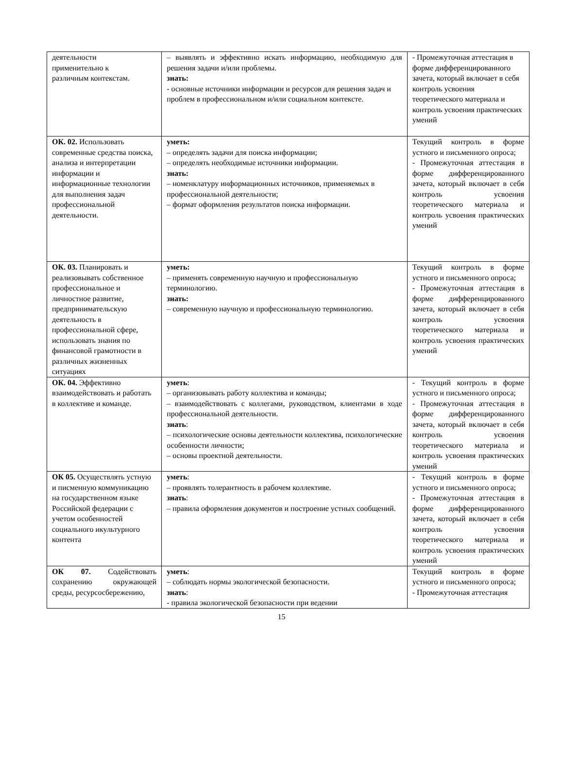| деятельности применительно к различным контекстам. | – выявлять и эффективно искать информацию, необходимую для решения задачи и/или проблемы. знать: - основные источники информации и ресурсов для решения задач и проблем в профессиональном и/или социальном контексте. | - Промежуточная аттестация в форме дифференцированного зачета, который включает в себя контроль усвоения теоретического материала и контроль усвоения практических умений |
| ОК. 02. Использовать современные средства поиска, анализа и интерпретации информации и информационные технологии для выполнения задач профессиональной деятельности. | уметь: – определять задачи для поиска информации; – определять необходимые источники информации. знать: – номенклатуру информационных источников, применяемых в профессиональной деятельности; – формат оформления результатов поиска информации. | Текущий контроль в форме устного и письменного опроса; - Промежуточная аттестация в форме дифференцированного зачета, который включает в себя контроль усвоения теоретического материала и контроль усвоения практических умений |
| ОК. 03. Планировать и реализовывать собственное профессиональное и личностное развитие, предпринимательскую деятельность в профессиональной сфере, использовать знания по финансовой грамотности в различных жизненных ситуациях | уметь: – применять современную научную и профессиональную терминологию. знать: – современную научную и профессиональную терминологию. | Текущий контроль в форме устного и письменного опроса; - Промежуточная аттестация в форме дифференцированного зачета, который включает в себя контроль усвоения теоретического материала и контроль усвоения практических умений |
| ОК. 04. Эффективно взаимодействовать и работать в коллективе и команде. | уметь : – организовывать работу коллектива и команды; – взаимодействовать с коллегами, руководством, клиентами в ходе профессиональной деятельности. знать : – психологические основы деятельности коллектива, психологические особенности личности; – основы проектной деятельности. | - Текущий контроль в форме устного и письменного опроса; - Промежуточная аттестация в форме дифференцированного зачета, который включает в себя контроль усвоения теоретического материала и контроль усвоения практических умений |
| ОК 05. Осуществлять устную и писменную коммуникацию на государственном языке Российской федерации с учетом особенностей социального икультурного контента | уметь : – проявлять толерантность в рабочем коллективе. знать : – правила оформления документов и построение устных сообщений. | - Текущий контроль в форме устного и письменного опроса; - Промежуточная аттестация в форме дифференцированного зачета, который включает в себя контроль усвоения теоретического материала и контроль усвоения практических умений |
| ОК 07. Содействовать сохранению окружающей среды, ресурсосбережению, | уметь : – соблюдать нормы экологической безопасности. знать : - правила экологической безопасности при ведении | Текущий контроль в форме устного и письменного опроса; - Промежуточная аттестация |
15